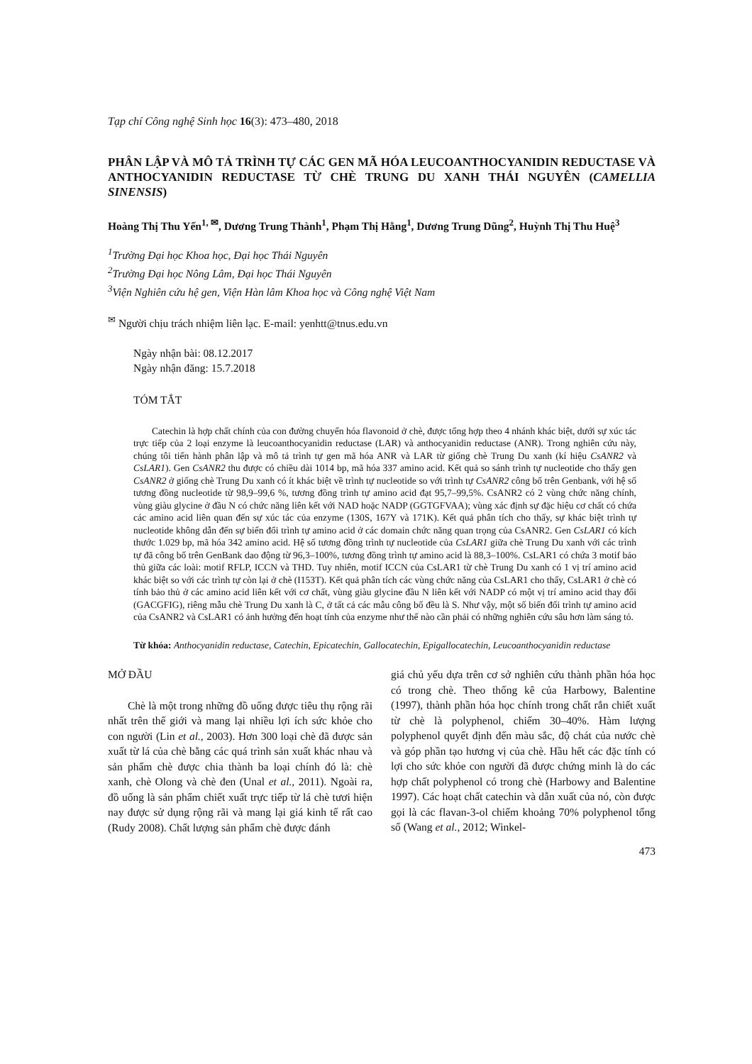Tạp chí Công nghệ Sinh học 16(3): 473–480, 2018
PHÂN LẬP VÀ MÔ TẢ TRÌNH TỰ CÁC GEN MÃ HÓA LEUCOANTHOCYANIDIN REDUCTASE VÀ ANTHOCYANIDIN REDUCTASE TỪ CHÈ TRUNG DU XANH THÁI NGUYÊN (CAMELLIA SINENSIS)
Hoàng Thị Thu Yến<sup>1, ✉</sup>, Dương Trung Thành<sup>1</sup>, Phạm Thị Hằng<sup>1</sup>, Dương Trung Dũng<sup>2</sup>, Huỳnh Thị Thu Huệ<sup>3</sup>
<sup>1</sup> Trường Đại học Khoa học, Đại học Thái Nguyên
<sup>2</sup> Trường Đại học Nông Lâm, Đại học Thái Nguyên
<sup>3</sup> Viện Nghiên cứu hệ gen, Viện Hàn lâm Khoa học và Công nghệ Việt Nam
<sup>✉</sup> Người chịu trách nhiệm liên lạc. E-mail: yenhtt@tnus.edu.vn
Ngày nhận bài: 08.12.2017
Ngày nhận đăng: 15.7.2018
TÓM TẮT
Catechin là hợp chất chính của con đường chuyển hóa flavonoid ở chè, được tổng hợp theo 4 nhánh khác biệt, dưới sự xúc tác trực tiếp của 2 loại enzyme là leucoanthocyanidin reductase (LAR) và anthocyanidin reductase (ANR). Trong nghiên cứu này, chúng tôi tiến hành phân lập và mô tả trình tự gen mã hóa ANR và LAR từ giống chè Trung Du xanh (kí hiệu CsANR2 và CsLAR1). Gen CsANR2 thu được có chiều dài 1014 bp, mã hóa 337 amino acid. Kết quả so sánh trình tự nucleotide cho thấy gen CsANR2 ở giống chè Trung Du xanh có ít khác biệt về trình tự nucleotide so với trình tự CsANR2 công bố trên Genbank, với hệ số tương đồng nucleotide từ 98,9–99,6 %, tương đồng trình tự amino acid đạt 95,7–99,5%. CsANR2 có 2 vùng chức năng chính, vùng giàu glycine ở đầu N có chức năng liên kết với NAD hoặc NADP (GGTGFVAA); vùng xác định sự đặc hiệu cơ chất có chứa các amino acid liên quan đến sự xúc tác của enzyme (130S, 167Y và 171K). Kết quả phân tích cho thấy, sự khác biệt trình tự nucleotide không dẫn đến sự biến đổi trình tự amino acid ở các domain chức năng quan trọng của CsANR2. Gen CsLAR1 có kích thước 1.029 bp, mã hóa 342 amino acid. Hệ số tương đồng trình tự nucleotide của CsLAR1 giữa chè Trung Du xanh với các trình tự đã công bố trên GenBank dao động từ 96,3–100%, tương đồng trình tự amino acid là 88,3–100%. CsLAR1 có chứa 3 motif bảo thủ giữa các loài: motif RFLP, ICCN và THD. Tuy nhiên, motif ICCN của CsLAR1 từ chè Trung Du xanh có 1 vị trí amino acid khác biệt so với các trình tự còn lại ở chè (I153T). Kết quả phân tích các vùng chức năng của CsLAR1 cho thấy, CsLAR1 ở chè có tính bảo thủ ở các amino acid liên kết với cơ chất, vùng giàu glycine đầu N liên kết với NADP có một vị trí amino acid thay đổi (GACGFIG), riêng mẫu chè Trung Du xanh là C, ở tất cả các mẫu công bố đều là S. Như vậy, một số biến đổi trình tự amino acid của CsANR2 và CsLAR1 có ảnh hưởng đến hoạt tính của enzyme như thế nào cần phải có những nghiên cứu sâu hơn làm sáng tỏ.
Từ khóa: Anthocyanidin reductase, Catechin, Epicatechin, Gallocatechin, Epigallocatechin, Leucoanthocyanidin reductase
MỞ ĐẦU
Chè là một trong những đồ uống được tiêu thụ rộng rãi nhất trên thế giới và mang lại nhiều lợi ích sức khỏe cho con người (Lin et al., 2003). Hơn 300 loại chè đã được sản xuất từ lá của chè bằng các quá trình sản xuất khác nhau và sản phẩm chè được chia thành ba loại chính đó là: chè xanh, chè Olong và chè đen (Unal et al., 2011). Ngoài ra, đồ uống là sản phẩm chiết xuất trực tiếp từ lá chè tươi hiện nay được sử dụng rộng rãi và mang lại giá kinh tế rất cao (Rudy 2008). Chất lượng sản phẩm chè được đánh
giá chủ yếu dựa trên cơ sở nghiên cứu thành phần hóa học có trong chè. Theo thống kê của Harbowy, Balentine (1997), thành phần hóa học chính trong chất rắn chiết xuất từ chè là polyphenol, chiếm 30–40%. Hàm lượng polyphenol quyết định đến màu sắc, độ chát của nước chè và góp phần tạo hương vị của chè. Hầu hết các đặc tính có lợi cho sức khỏe con người đã được chứng minh là do các hợp chất polyphenol có trong chè (Harbowy and Balentine 1997). Các hoạt chất catechin và dẫn xuất của nó, còn được gọi là các flavan-3-ol chiếm khoảng 70% polyphenol tổng số (Wang et al., 2012; Winkel-
473